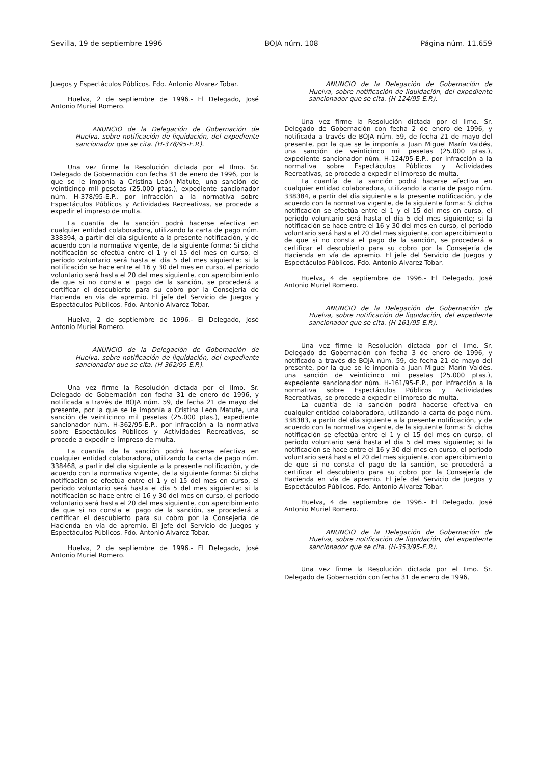Sevilla, 19 de septiembre 1996 BOJA núm. 108 Página núm. 11.659
Juegos y Espectáculos Públicos. Fdo. Antonio Alvarez Tobar.
Huelva, 2 de septiembre de 1996.- El Delegado, José Antonio Muriel Romero.
ANUNCIO de la Delegación de Gobernación de Huelva, sobre notificación de liquidación, del expediente sancionador que se cita. (H-378/95-E.P.).
Una vez firme la Resolución dictada por el Ilmo. Sr. Delegado de Gobernación con fecha 31 de enero de 1996, por la que se le imponía a Cristina León Matute, una sanción de veinticinco mil pesetas (25.000 ptas.), expediente sancionador núm. H-378/95-E.P., por infracción a la normativa sobre Espectáculos Públicos y Actividades Recreativas, se procede a expedir el impreso de multa.
La cuantía de la sanción podrá hacerse efectiva en cualquier entidad colaboradora, utilizando la carta de pago núm. 338394, a partir del día siguiente a la presente notificación, y de acuerdo con la normativa vigente, de la siguiente forma: Si dicha notificación se efectúa entre el 1 y el 15 del mes en curso, el período voluntario será hasta el día 5 del mes siguiente; si la notificación se hace entre el 16 y 30 del mes en curso, el período voluntario será hasta el 20 del mes siguiente, con apercibimiento de que si no consta el pago de la sanción, se procederá a certificar el descubierto para su cobro por la Consejería de Hacienda en vía de apremio. El jefe del Servicio de Juegos y Espectáculos Públicos. Fdo. Antonio Alvarez Tobar.
Huelva, 2 de septiembre de 1996.- El Delegado, José Antonio Muriel Romero.
ANUNCIO de la Delegación de Gobernación de Huelva, sobre notificación de liquidación, del expediente sancionador que se cita. (H-362/95-E.P.).
Una vez firme la Resolución dictada por el Ilmo. Sr. Delegado de Gobernación con fecha 31 de enero de 1996, y notificada a través de BOJA núm. 59, de fecha 21 de mayo del presente, por la que se le imponía a Cristina León Matute, una sanción de veinticinco mil pesetas (25.000 ptas.), expediente sancionador núm. H-362/95-E.P., por infracción a la normativa sobre Espectáculos Públicos y Actividades Recreativas, se procede a expedir el impreso de multa.
La cuantía de la sanción podrá hacerse efectiva en cualquier entidad colaboradora, utilizando la carta de pago núm. 338468, a partir del día siguiente a la presente notificación, y de acuerdo con la normativa vigente, de la siguiente forma: Si dicha notificación se efectúa entre el 1 y el 15 del mes en curso, el período voluntario será hasta el día 5 del mes siguiente; si la notificación se hace entre el 16 y 30 del mes en curso, el período voluntario será hasta el 20 del mes siguiente, con apercibimiento de que si no consta el pago de la sanción, se procederá a certificar el descubierto para su cobro por la Consejería de Hacienda en vía de apremio. El jefe del Servicio de Juegos y Espectáculos Públicos. Fdo. Antonio Alvarez Tobar.
Huelva, 2 de septiembre de 1996.- El Delegado, José Antonio Muriel Romero.
ANUNCIO de la Delegación de Gobernación de Huelva, sobre notificación de liquidación, del expediente sancionador que se cita. (H-124/95-E.P.).
Una vez firme la Resolución dictada por el Ilmo. Sr. Delegado de Gobernación con fecha 2 de enero de 1996, y notificada a través de BOJA núm. 59, de fecha 21 de mayo del presente, por la que se le imponía a Juan Miguel Marín Valdés, una sanción de veinticinco mil pesetas (25.000 ptas.), expediente sancionador núm. H-124/95-E.P., por infracción a la normativa sobre Espectáculos Públicos y Actividades Recreativas, se procede a expedir el impreso de multa.
La cuantía de la sanción podrá hacerse efectiva en cualquier entidad colaboradora, utilizando la carta de pago núm. 338384, a partir del día siguiente a la presente notificación, y de acuerdo con la normativa vigente, de la siguiente forma: Si dicha notificación se efectúa entre el 1 y el 15 del mes en curso, el período voluntario será hasta el día 5 del mes siguiente; si la notificación se hace entre el 16 y 30 del mes en curso, el período voluntario será hasta el 20 del mes siguiente, con apercibimiento de que si no consta el pago de la sanción, se procederá a certificar el descubierto para su cobro por la Consejería de Hacienda en vía de apremio. El jefe del Servicio de Juegos y Espectáculos Públicos. Fdo. Antonio Alvarez Tobar.
Huelva, 4 de septiembre de 1996.- El Delegado, José Antonio Muriel Romero.
ANUNCIO de la Delegación de Gobernación de Huelva, sobre notificación de liquidación, del expediente sancionador que se cita. (H-161/95-E.P.).
Una vez firme la Resolución dictada por el Ilmo. Sr. Delegado de Gobernación con fecha 3 de enero de 1996, y notificado a través de BOJA núm. 59, de fecha 21 de mayo del presente, por la que se le imponía a Juan Miguel Marín Valdés, una sanción de veinticinco mil pesetas (25.000 ptas.), expediente sancionador núm. H-161/95-E.P., por infracción a la normativa sobre Espectáculos Públicos y Actividades Recreativas, se procede a expedir el impreso de multa.
La cuantía de la sanción podrá hacerse efectiva en cualquier entidad colaboradora, utilizando la carta de pago núm. 338383, a partir del día siguiente a la presente notificación, y de acuerdo con la normativa vigente, de la siguiente forma: Si dicha notificación se efectúa entre el 1 y el 15 del mes en curso, el período voluntario será hasta el día 5 del mes siguiente; si la notificación se hace entre el 16 y 30 del mes en curso, el período voluntario será hasta el 20 del mes siguiente, con apercibimiento de que si no consta el pago de la sanción, se procederá a certificar el descubierto para su cobro por la Consejería de Hacienda en vía de apremio. El jefe del Servicio de Juegos y Espectáculos Públicos. Fdo. Antonio Alvarez Tobar.
Huelva, 4 de septiembre de 1996.- El Delegado, José Antonio Muriel Romero.
ANUNCIO de la Delegación de Gobernación de Huelva, sobre notificación de liquidación, del expediente sancionador que se cita. (H-353/95-E.P.).
Una vez firme la Resolución dictada por el Ilmo. Sr. Delegado de Gobernación con fecha 31 de enero de 1996,